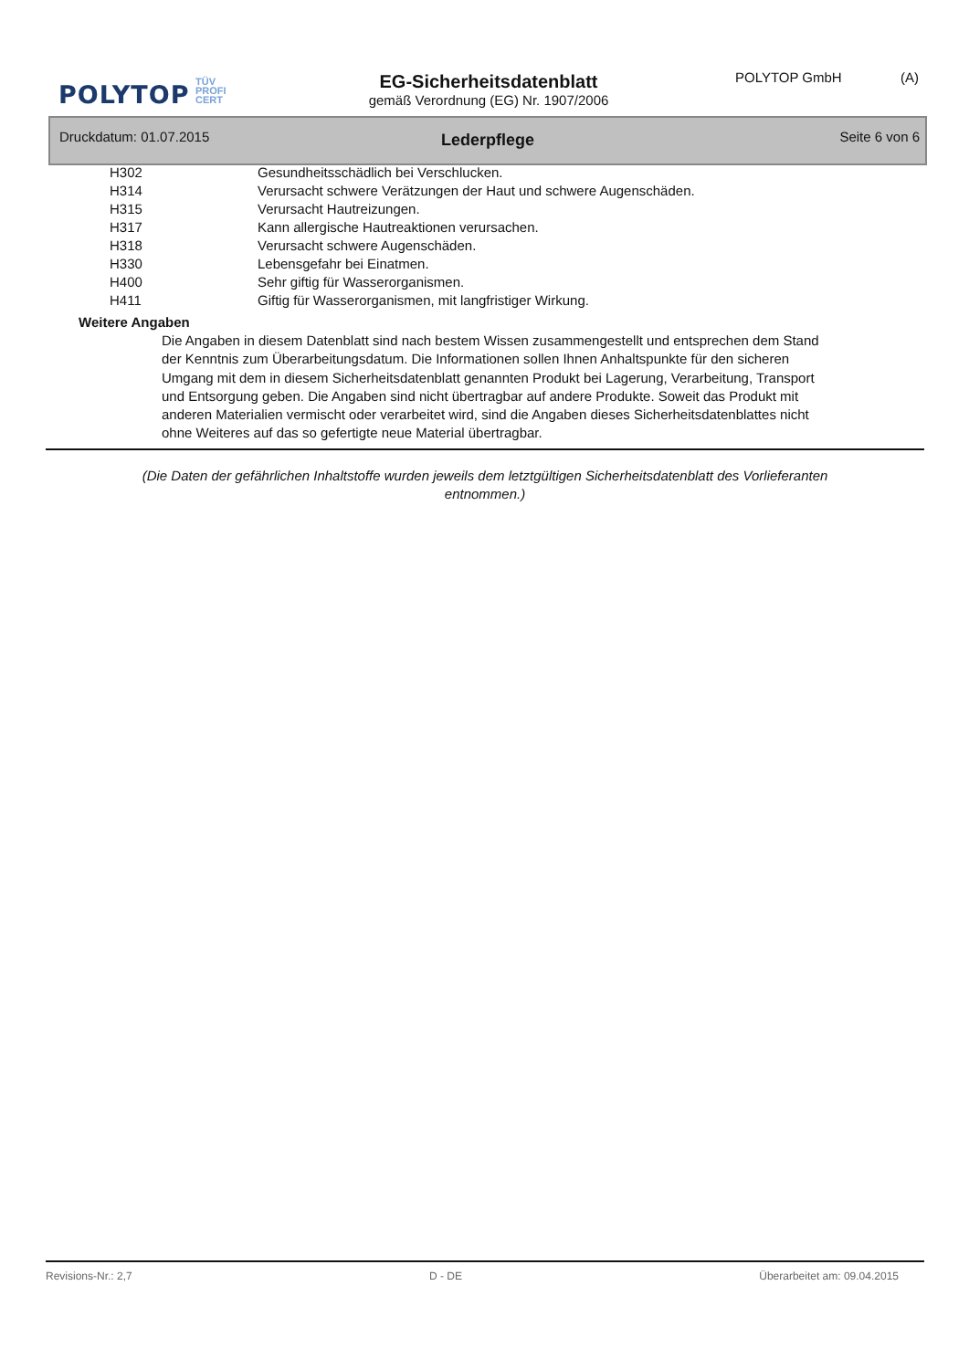POLYTOP
TÜV
PROFI
CERT
EG-Sicherheitsdatenblatt
gemäß Verordnung (EG) Nr. 1907/2006
POLYTOP GmbH (A)
Druckdatum: 01.07.2015 Lederpflege Seite 6 von 6
| H302 | Gesundheitsschädlich bei Verschlucken. |
| H314 | Verursacht schwere Verätzungen der Haut und schwere Augenschäden. |
| H315 | Verursacht Hautreizungen. |
| H317 | Kann allergische Hautreaktionen verursachen. |
| H318 | Verursacht schwere Augenschäden. |
| H330 | Lebensgefahr bei Einatmen. |
| H400 | Sehr giftig für Wasserorganismen. |
| H411 | Giftig für Wasserorganismen, mit langfristiger Wirkung. |
Weitere Angaben
Die Angaben in diesem Datenblatt sind nach bestem Wissen zusammengestellt und entsprechen dem Stand der Kenntnis zum Überarbeitungsdatum. Die Informationen sollen Ihnen Anhaltspunkte für den sicheren Umgang mit dem in diesem Sicherheitsdatenblatt genannten Produkt bei Lagerung, Verarbeitung, Transport und Entsorgung geben. Die Angaben sind nicht übertragbar auf andere Produkte. Soweit das Produkt mit anderen Materialien vermischt oder verarbeitet wird, sind die Angaben dieses Sicherheitsdatenblattes nicht ohne Weiteres auf das so gefertigte neue Material übertragbar.
(Die Daten der gefährlichen Inhaltstoffe wurden jeweils dem letztgültigen Sicherheitsdatenblatt des Vorlieferanten
entnommen.)
Revisions-Nr.: 2,7 D - DE Überarbeitet am: 09.04.2015